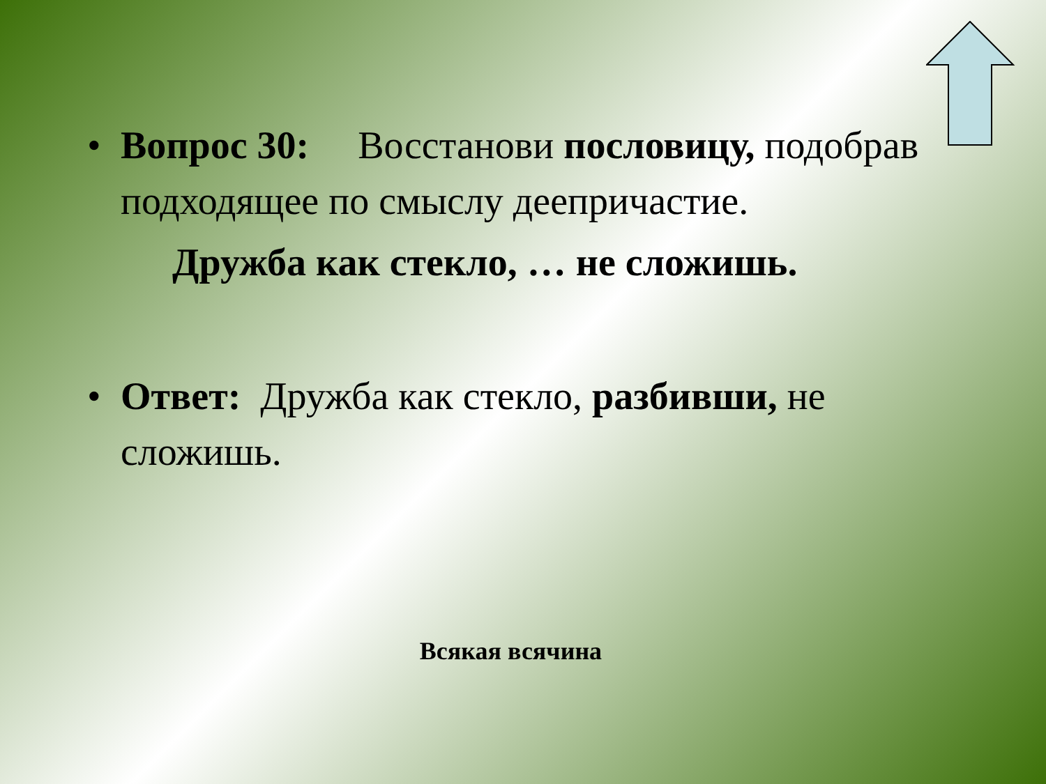• Вопрос 30: Восстанови пословицу, подобрав подходящее по смыслу деепричастие.
Дружба как стекло, … не сложишь.
• Ответ: Дружба как стекло, разбивши, не сложишь.
Всякая всячина